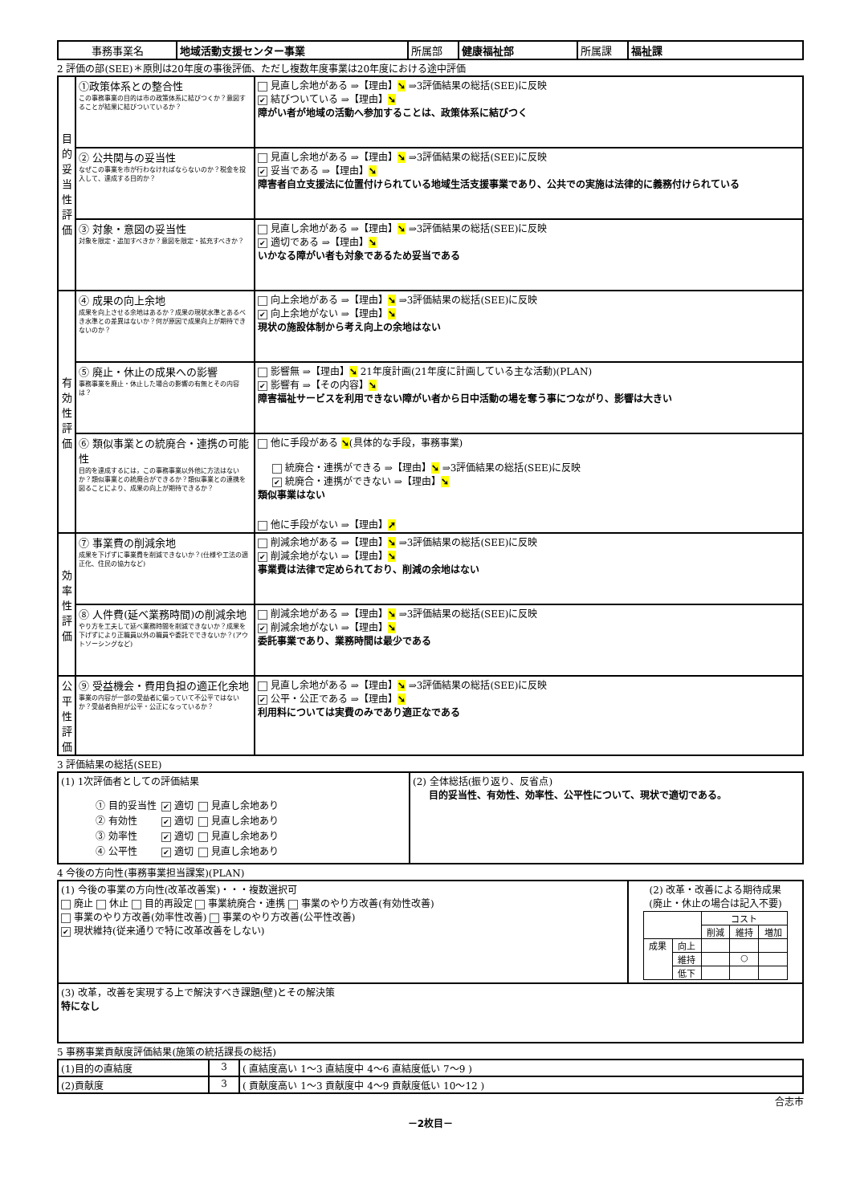| 事務事業名 | 地域活動支援センター事業 | 所属部 | 健康福祉部 | 所属課 | 福祉課 |
2 評価の部(SEE)＊原則は20年度の事後評価、ただし複数年度事業は20年度における途中評価
| 目的妥当性評価 | ①政策体系との整合性 この事務事業の目的は市の政策体系に結びつくか？意図することが結果に結びついているか？ | 見直し余地がある ⇒【理由】 ➘ ⇒3評価結果の総括(SEE)に反映 ✔ 結びついている ⇒【理由】 ➘ 障がい者が地域の活動へ参加することは、政策体系に結びつく |
| | ② 公共関与の妥当性 なぜこの事業を市が行わなければならないのか？税金を投入して、達成する目的か？ | 見直し余地がある ⇒【理由】 ➘ ⇒3評価結果の総括(SEE)に反映 ✔ 妥当である ⇒【理由】 ➘ 障害者自立支援法に位置付けられている地域生活支援事業であり、公共での実施は法律的に義務付けられている |
| | ③ 対象・意図の妥当性 対象を限定・追加すべきか？意図を限定・拡充すべきか？ | 見直し余地がある ⇒【理由】 ➘ ⇒3評価結果の総括(SEE)に反映 ✔ 適切である ⇒【理由】 ➘ いかなる障がい者も対象であるため妥当である |
| 有効性評価 | ④ 成果の向上余地 成果を向上させる余地はあるか？成果の現状水準とあるべき水準との差異はないか？何が原因で成果向上が期待できないのか？ | 向上余地がある ⇒【理由】 ➘ ⇒3評価結果の総括(SEE)に反映 ✔ 向上余地がない ⇒【理由】 ➘ 現状の施設体制から考え向上の余地はない |
| | ⑤ 廃止・休止の成果への影響 事務事業を廃止・休止した場合の影響の有無とその内容は？ | 影響無 ⇒【理由】 ➘ 21年度計画(21年度に計画している主な活動)(PLAN) ✔ 影響有 ⇒【その内容】 ➘ 障害福祉サービスを利用できない障がい者から日中活動の場を奪う事につながり、影響は大きい |
| | ⑥ 類似事業との統廃合・連携の可能性 目的を達成するには，この事務事業以外他に方法はないか？類似事業との統廃合ができるか？類似事業との連携を図ることにより、成果の向上が期待できるか？ | 他に手段がある ➘ (具体的な手段，事務事業) 統廃合・連携ができる ⇒【理由】 ➘ ⇒3評価結果の総括(SEE)に反映 ✔ 統廃合・連携ができない ⇒【理由】 ➘ 類似事業はない 他に手段がない ⇒【理由】 ➚ |
| 効率性評価 | ⑦ 事業費の削減余地 成果を下げずに事業費を削減できないか？(仕様や工法の適正化、住民の協力など) | 削減余地がある ⇒【理由】 ➘ ⇒3評価結果の総括(SEE)に反映 ✔ 削減余地がない ⇒【理由】 ➘ 事業費は法律で定められており、削減の余地はない |
| | ⑧ 人件費(延べ業務時間)の削減余地 やり方を工夫して延べ業務時間を削減できないか？成果を下げずにより正職員以外の職員や委託でできないか？(アウトソーシングなど) | 削減余地がある ⇒【理由】 ➘ ⇒3評価結果の総括(SEE)に反映 ✔ 削減余地がない ⇒【理由】 ➘ 委託事業であり、業務時間は最少である |
| 公平性評価 | ⑨ 受益機会・費用負担の適正化余地 事業の内容が一部の受益者に偏っていて不公平ではないか？受益者負担が公平・公正になっているか？ | 見直し余地がある ⇒【理由】 ➘ ⇒3評価結果の総括(SEE)に反映 ✔ 公平・公正である ⇒【理由】 ➘ 利用料については実費のみであり適正なである |
3 評価結果の総括(SEE)
| (1) 1次評価者としての評価結果 / ① 目的妥当性 / ✔ 適切 / 見直し余地あり / / ② 有効性 / ✔ 適切 / 見直し余地あり / / ③ 効率性 / ✔ 適切 / 見直し余地あり / / ④ 公平性 / ✔ 適切 / 見直し余地あり / | (2) 全体総括(振り返り、反省点) 目的妥当性、有効性、効率性、公平性について、現状で適切である。 |
4 今後の方向性(事務事業担当課案)(PLAN)
| (1) 今後の事業の方向性(改革改善案)・・・複数選択可 廃止 休止 目的再設定 事業統廃合・連携 事業のやり方改善(有効性改善) 事業のやり方改善(効率性改善) 事業のやり方改善(公平性改善) ✔ 現状維持(従来通りで特に改革改善をしない) | (2) 改革・改善による期待成果 (廃止・休止の場合は記入不要) / / / コスト / / / / / / 削減 / 維持 / 増加 / / 成果 / 向上 / / / / / / 維持 / / ○ / / / / 低下 / / / / |
| (3) 改革，改善を実現する上で解決すべき課題(壁)とその解決策 特になし | |
5 事務事業貢献度評価結果(施策の統括課長の総括)
| (1)目的の直結度 | 3 | ( 直結度高い 1～3 直結度中 4～6 直結度低い 7～9 ) |
| (2)貢献度 | 3 | ( 貢献度高い 1～3 貢献度中 4～9 貢献度低い 10～12 ) |
合志市
－2枚目－